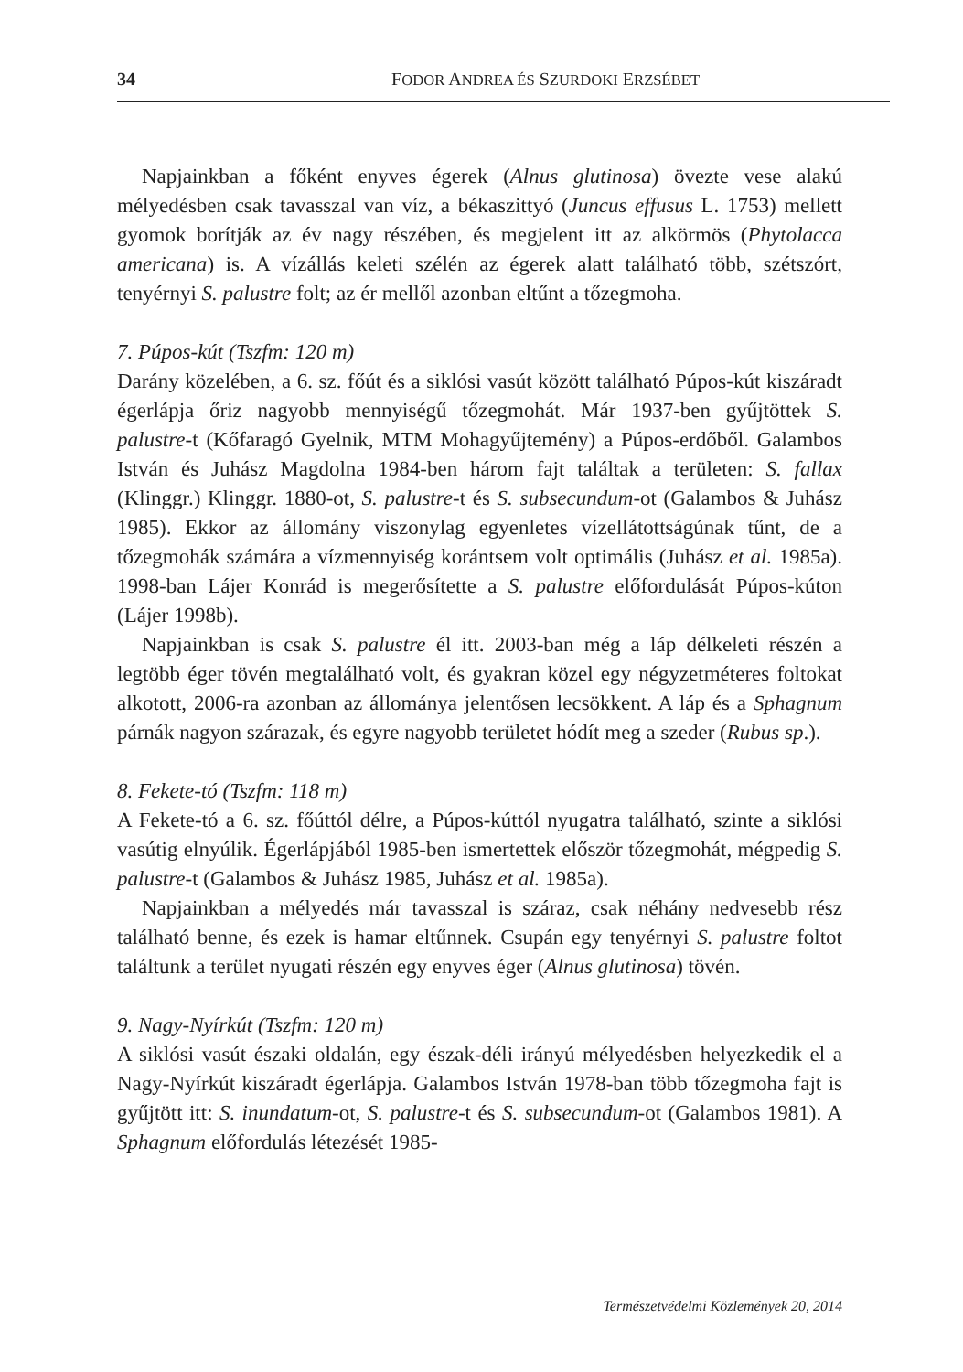34 FODOR ANDREA ÉS SZURDOKI ERZSÉBET
Napjainkban a főként enyves égerek (Alnus glutinosa) övezte vese alakú mélyedésben csak tavasszal van víz, a békaszittyó (Juncus effusus L. 1753) mellett gyomok borítják az év nagy részében, és megjelent itt az alkörmös (Phytolacca americana) is. A vízállás keleti szélén az égerek alatt található több, szétszórt, tenyérnyi S. palustre folt; az ér mellől azonban eltűnt a tőzegmoha.
7. Púpos-kút (Tszfm: 120 m)
Darány közelében, a 6. sz. főút és a siklósi vasút között található Púpos-kút kiszáradt égerlápja őriz nagyobb mennyiségű tőzegmohát. Már 1937-ben gyűjtöttek S. palustre-t (Kőfaragó Gyelnik, MTM Mohagyűjtemény) a Púpos-erdőből. Galambos István és Juhász Magdolna 1984-ben három fajt találtak a területen: S. fallax (Klinggr.) Klinggr. 1880-ot, S. palustre-t és S. subsecundum-ot (Galambos & Juhász 1985). Ekkor az állomány viszonylag egyenletes vízellátottságúnak tűnt, de a tőzegmohák számára a vízmennyiség korántsem volt optimális (Juhász et al. 1985a). 1998-ban Lájer Konrád is megerősítette a S. palustre előfordulását Púpos-kúton (Lájer 1998b).
Napjainkban is csak S. palustre él itt. 2003-ban még a láp délkeleti részén a legtöbb éger tövén megtalálható volt, és gyakran közel egy négyzetméteres foltokat alkotott, 2006-ra azonban az állománya jelentősen lecsökkent. A láp és a Sphagnum párnák nagyon szárazak, és egyre nagyobb területet hódít meg a szeder (Rubus sp.).
8. Fekete-tó (Tszfm: 118 m)
A Fekete-tó a 6. sz. főúttól délre, a Púpos-kúttól nyugatra található, szinte a siklósi vasútig elnyúlik. Égerlápjából 1985-ben ismertettek először tőzegmohát, mégpedig S. palustre-t (Galambos & Juhász 1985, Juhász et al. 1985a).
Napjainkban a mélyedés már tavasszal is száraz, csak néhány nedvesebb rész található benne, és ezek is hamar eltűnnek. Csupán egy tenyérnyi S. palustre foltot találtunk a terület nyugati részén egy enyves éger (Alnus glutinosa) tövén.
9. Nagy-Nyírkút (Tszfm: 120 m)
A siklósi vasút északi oldalán, egy észak-déli irányú mélyedésben helyezkedik el a Nagy-Nyírkút kiszáradt égerlápja. Galambos István 1978-ban több tőzegmoha fajt is gyűjtött itt: S. inundatum-ot, S. palustre-t és S. subsecundum-ot (Galambos 1981). A Sphagnum előfordulás létezését 1985-
Természetvédelmi Közlemények 20, 2014